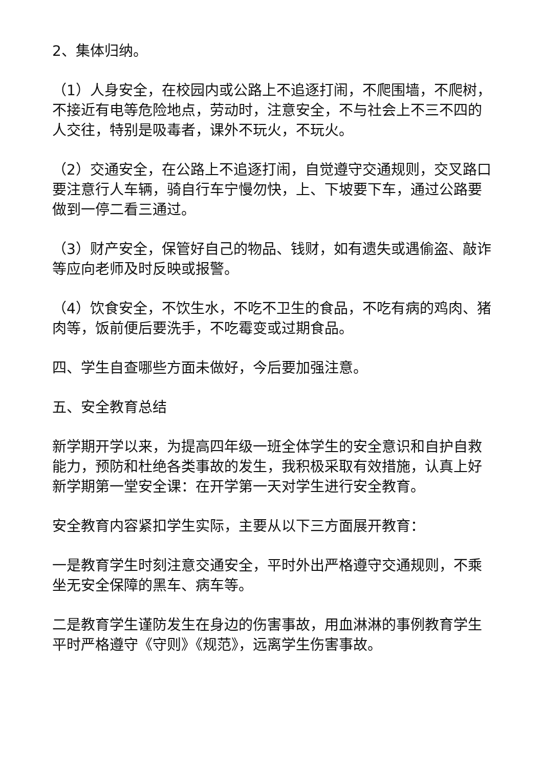2、集体归纳。
（1）人身安全，在校园内或公路上不追逐打闹，不爬围墙，不爬树，不接近有电等危险地点，劳动时，注意安全，不与社会上不三不四的人交往，特别是吸毒者，课外不玩火，不玩火。
（2）交通安全，在公路上不追逐打闹，自觉遵守交通规则，交叉路口要注意行人车辆，骑自行车宁慢勿快，上、下坡要下车，通过公路要做到一停二看三通过。
（3）财产安全，保管好自己的物品、钱财，如有遗失或遇偷盗、敲诈等应向老师及时反映或报警。
（4）饮食安全，不饮生水，不吃不卫生的食品，不吃有病的鸡肉、猪肉等，饭前便后要洗手，不吃霉变或过期食品。
四、学生自查哪些方面未做好，今后要加强注意。
五、安全教育总结
新学期开学以来，为提高四年级一班全体学生的安全意识和自护自救能力，预防和杜绝各类事故的发生，我积极采取有效措施，认真上好新学期第一堂安全课：在开学第一天对学生进行安全教育。
安全教育内容紧扣学生实际，主要从以下三方面展开教育：
一是教育学生时刻注意交通安全，平时外出严格遵守交通规则，不乘坐无安全保障的黑车、病车等。
二是教育学生谨防发生在身边的伤害事故，用血淋淋的事例教育学生平时严格遵守《守则》《规范》，远离学生伤害事故。